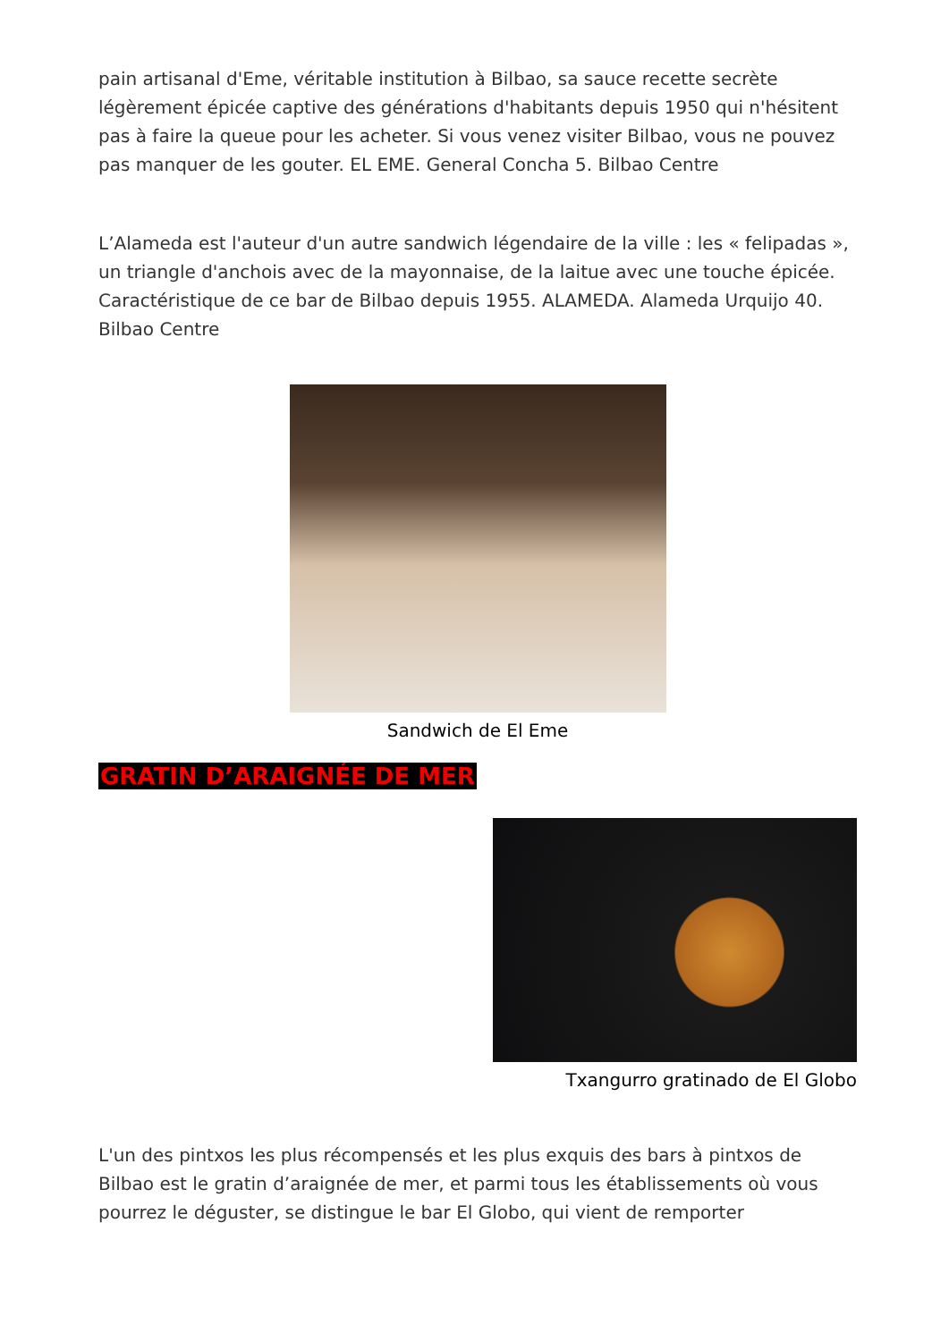pain artisanal d'Eme, véritable institution à Bilbao, sa sauce recette secrète légèrement épicée captive des générations d'habitants depuis 1950 qui n'hésitent pas à faire la queue pour les acheter. Si vous venez visiter Bilbao, vous ne pouvez pas manquer de les gouter. EL EME. General Concha 5. Bilbao Centre
L’Alameda est l'auteur d'un autre sandwich légendaire de la ville : les « felipadas », un triangle d'anchois avec de la mayonnaise, de la laitue avec une touche épicée. Caractéristique de ce bar de Bilbao depuis 1955. ALAMEDA. Alameda Urquijo 40. Bilbao Centre
Sandwich de El Eme
GRATIN D’ARAIGNÉE DE MER
Txangurro gratinado de El Globo
L'un des pintxos les plus récompensés et les plus exquis des bars à pintxos de Bilbao est le gratin d’araignée de mer, et parmi tous les établissements où vous pourrez le déguster, se distingue le bar El Globo, qui vient de remporter